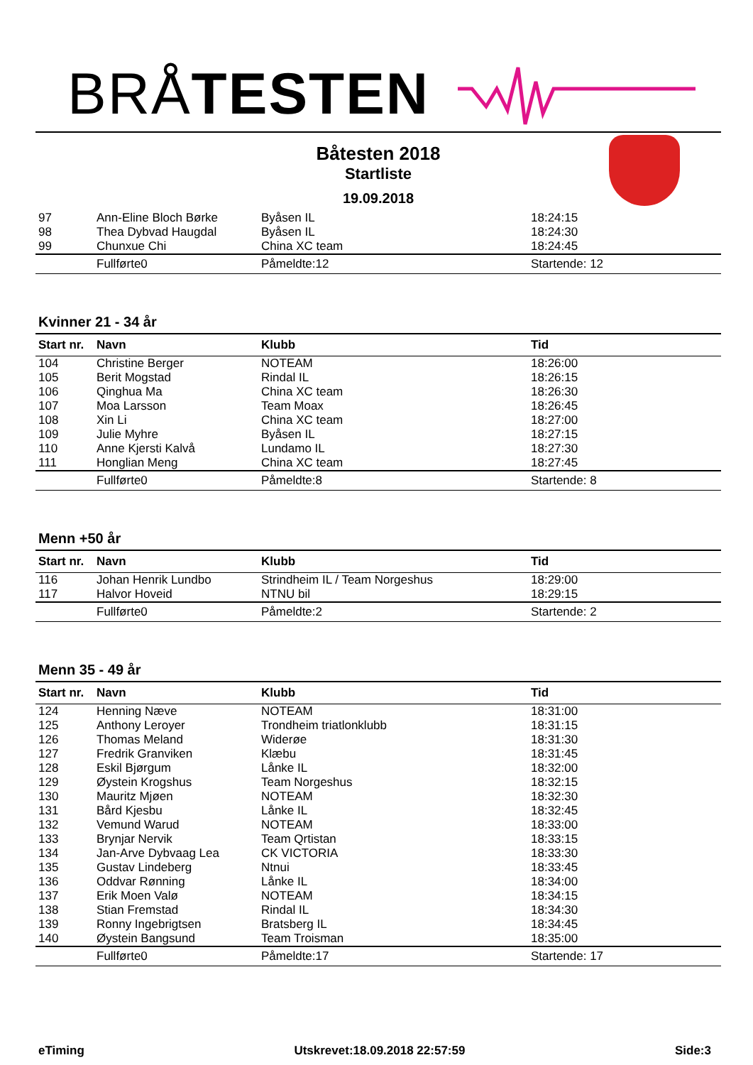BRÅTESTEN
Båtesten 2018
Startliste
19.09.2018
| 97 | Ann-Eline Bloch Børke | Byåsen IL | 18:24:15 |
| 98 | Thea Dybvad Haugdal | Byåsen IL | 18:24:30 |
| 99 | Chunxue Chi | China XC team | 18:24:45 |
| | Fullførte0 | Påmeldte:12 | Startende: 12 |
Kvinner 21 - 34 år
| Start nr. | Navn | Klubb | Tid |
| --- | --- | --- | --- |
| 104 | Christine Berger | NOTEAM | 18:26:00 |
| 105 | Berit Mogstad | Rindal IL | 18:26:15 |
| 106 | Qinghua Ma | China XC team | 18:26:30 |
| 107 | Moa Larsson | Team Moax | 18:26:45 |
| 108 | Xin Li | China XC team | 18:27:00 |
| 109 | Julie Myhre | Byåsen IL | 18:27:15 |
| 110 | Anne Kjersti Kalvå | Lundamo IL | 18:27:30 |
| 111 | Honglian Meng | China XC team | 18:27:45 |
| | Fullførte0 | Påmeldte:8 | Startende: 8 |
Menn +50 år
| Start nr. | Navn | Klubb | Tid |
| --- | --- | --- | --- |
| 116 | Johan Henrik Lundbo | Strindheim IL / Team Norgeshus | 18:29:00 |
| 117 | Halvor Hoveid | NTNU bil | 18:29:15 |
| | Fullførte0 | Påmeldte:2 | Startende: 2 |
Menn 35 - 49 år
| Start nr. | Navn | Klubb | Tid |
| --- | --- | --- | --- |
| 124 | Henning Næve | NOTEAM | 18:31:00 |
| 125 | Anthony Leroyer | Trondheim triatlonklubb | 18:31:15 |
| 126 | Thomas Meland | Widerøe | 18:31:30 |
| 127 | Fredrik Granviken | Klæbu | 18:31:45 |
| 128 | Eskil Bjørgum | Lånke IL | 18:32:00 |
| 129 | Øystein Krogshus | Team Norgeshus | 18:32:15 |
| 130 | Mauritz Mjøen | NOTEAM | 18:32:30 |
| 131 | Bård Kjesbu | Lånke IL | 18:32:45 |
| 132 | Vemund Warud | NOTEAM | 18:33:00 |
| 133 | Brynjar Nervik | Team Qrtistan | 18:33:15 |
| 134 | Jan-Arve Dybvaag Lea | CK VICTORIA | 18:33:30 |
| 135 | Gustav Lindeberg | Ntnui | 18:33:45 |
| 136 | Oddvar Rønning | Lånke IL | 18:34:00 |
| 137 | Erik Moen Valø | NOTEAM | 18:34:15 |
| 138 | Stian Fremstad | Rindal IL | 18:34:30 |
| 139 | Ronny Ingebrigtsen | Bratsberg IL | 18:34:45 |
| 140 | Øystein Bangsund | Team Troisman | 18:35:00 |
| | Fullførte0 | Påmeldte:17 | Startende: 17 |
eTiming Utskrevet:18.09.2018 22:57:59 Side:3